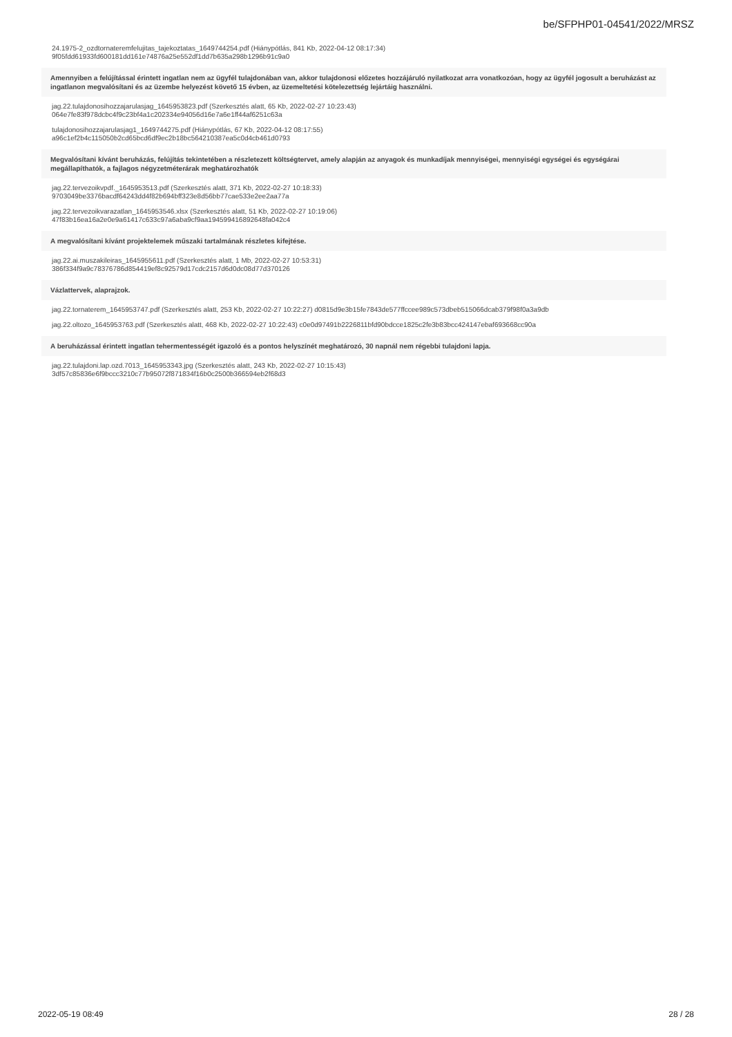be/SFPHP01-04541/2022/MRSZ
24.1975-2_ozdtornateremfelujitas_tajekoztatas_1649744254.pdf (Hiánypótlás, 841 Kb, 2022-04-12 08:17:34)
9f05fdd61933fd600181dd161e74876a25e552df1dd7b635a298b1296b91c9a0
Amennyiben a felújítással érintett ingatlan nem az ügyfél tulajdonában van, akkor tulajdonosi előzetes hozzájáruló nyilatkozat arra vonatkozóan, hogy az ügyfél jogosult a beruházást az ingatlanon megvalósítani és az üzembe helyezést követő 15 évben, az üzemeltetési kötelezettség lejártáig használni.
jag.22.tulajdonosihozzajarulasjag_1645953823.pdf (Szerkesztés alatt, 65 Kb, 2022-02-27 10:23:43)
064e7fe83f978dcbc4f9c23bf4a1c202334e94056d16e7a6e1ff44af6251c63a
tulajdonosihozzajarulasjag1_1649744275.pdf (Hiánypótlás, 67 Kb, 2022-04-12 08:17:55)
a96c1ef2b4c115050b2cd65bcd6df9ec2b18bc564210387ea5c0d4cb461d0793
Megvalósítani kívánt beruházás, felújítás tekintetében a részletezett költségtervet, amely alapján az anyagok és munkadíjak mennyiségei, mennyiségi egységei és egységárai megállapíthatók, a fajlagos négyzetméterárak meghatározhatók
jag.22.tervezoikvpdf._1645953513.pdf (Szerkesztés alatt, 371 Kb, 2022-02-27 10:18:33)
9703049be3376bacdf64243dd4f82b694bff323e8d56bb77cae533e2ee2aa77a
jag.22.tervezoikvarazatlan_1645953546.xlsx (Szerkesztés alatt, 51 Kb, 2022-02-27 10:19:06)
47f83b16ea16a2e0e9a61417c633c97a6aba9cf9aa194599416892648fa042c4
A megvalósítani kívánt projektelemek műszaki tartalmának részletes kifejtése.
jag.22.ai.muszakileiras_1645955611.pdf (Szerkesztés alatt, 1 Mb, 2022-02-27 10:53:31)
386f334f9a9c78376786d854419ef8c92579d17cdc2157d6d0dc08d77d370126
Vázlattervek, alaprajzok.
jag.22.tornaterem_1645953747.pdf (Szerkesztés alatt, 253 Kb, 2022-02-27 10:22:27) d0815d9e3b15fe7843de577ffccee989c573dbeb515066dcab379f98f0a3a9db
jag.22.oltozo_1645953763.pdf (Szerkesztés alatt, 468 Kb, 2022-02-27 10:22:43) c0e0d97491b2226811bfd90bdcce1825c2fe3b83bcc424147ebaf693668cc90a
A beruházással érintett ingatlan tehermentességét igazoló és a pontos helyszínét meghatározó, 30 napnál nem régebbi tulajdoni lapja.
jag.22.tulajdoni.lap.ozd.7013_1645953343.jpg (Szerkesztés alatt, 243 Kb, 2022-02-27 10:15:43)
3df57c85836e6f9bccc3210c77b95072f871834f16b0c2500b366594eb2f68d3
2022-05-19 08:49 28 / 28